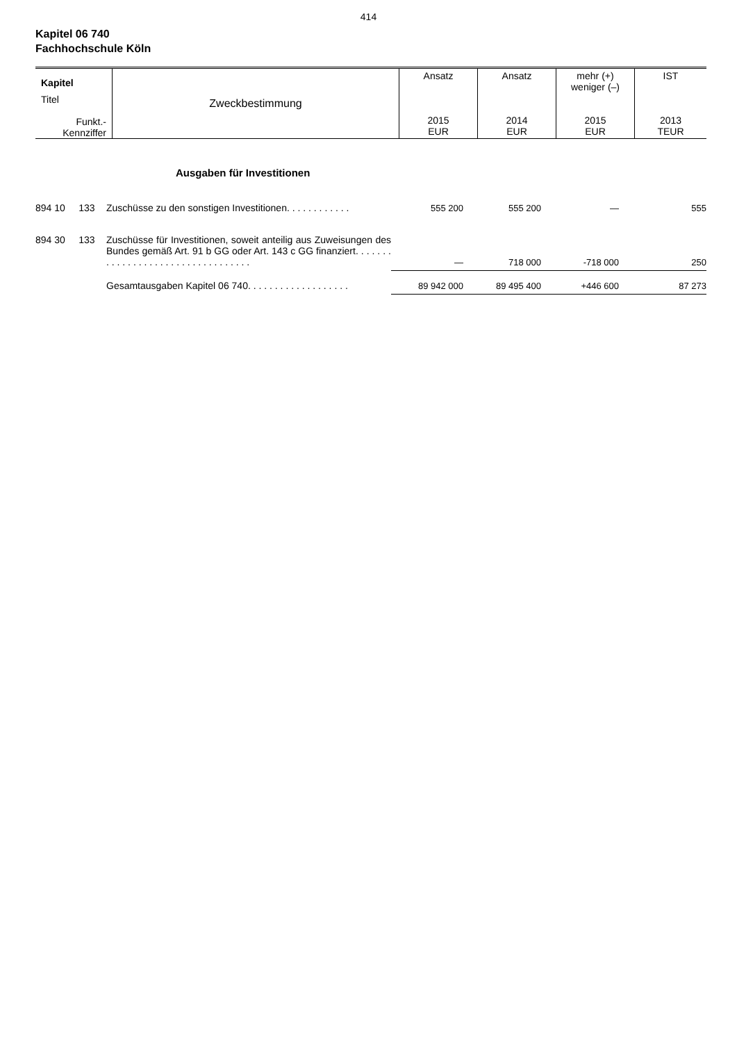414
Kapitel 06 740
Fachhochschule Köln
| Kapitel | Zweckbestimmung | Ansatz | Ansatz | mehr (+) weniger (–) | IST |
| Titel Funkt.- Kennziffer | | 2015 EUR | 2014 EUR | 2015 EUR | 2013 TEUR |
| | Ausgaben für Investitionen | | | | |
| 894 10 133 | Zuschüsse zu den sonstigen Investitionen. . . . . . . . . . . . | 555 200 | 555 200 | — | 555 |
| 894 30 133 | Zuschüsse für Investitionen, soweit anteilig aus Zuweisungen des Bundes gemäß Art. 91 b GG oder Art. 143 c GG finanziert. . . . . . . . . . . . . . . . . . . . . . . . . . . . . . . . . . | — | 718 000 | -718 000 | 250 |
| | Gesamtausgaben Kapitel 06 740. . . . . . . . . . . . . . . . . . . | 89 942 000 | 89 495 400 | +446 600 | 87 273 |